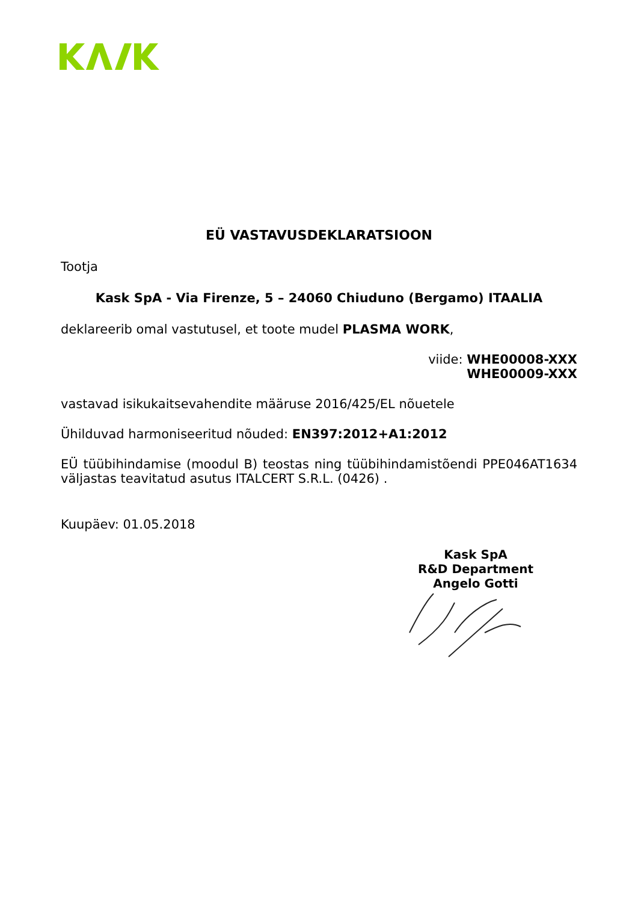EÜ VASTAVUSDEKLARATSIOON
Tootja
Kask SpA - Via Firenze, 5 – 24060 Chiuduno (Bergamo) ITAALIA
deklareerib omal vastutusel, et toote mudel PLASMA WORK,
viide: WHE00008-XXX
WHE00009-XXX
vastavad isikukaitsevahendite määruse 2016/425/EL nõuetele
Ühilduvad harmoniseeritud nõuded: EN397:2012+A1:2012
EÜ tüübihindamise (moodul B) teostas ning tüübihindamistõendi PPE046AT1634 väljastas teavitatud asutus ITALCERT S.R.L. (0426) .
Kuupäev: 01.05.2018
Kask SpA
R&D Department
Angelo Gotti